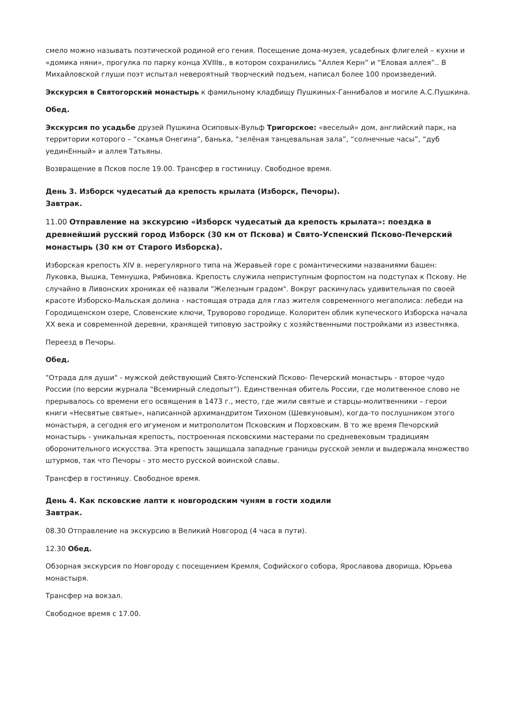смело можно называть поэтической родиной его гения. Посещение дома-музея, усадебных флигелей – кухни и «домика няни», прогулка по парку конца XVIIIв., в котором сохранились “Аллея Керн” и “Еловая аллея”.. В Михайловской глуши поэт испытал невероятный творческий подъем, написал более 100 произведений.
Экскурсия в Святогорский монастырь к фамильному кладбищу Пушкиных-Ганнибалов и могиле А.С.Пушкина.
Обед.
Экскурсия по усадьбе друзей Пушкина Осиповых-Вульф Тригорское: «веселый» дом, английский парк, на территории которого – “скамья Онегина”, банька, “зелёная танцевальная зала”, “солнечные часы”, “дуб уединЕнный» и аллея Татьяны.
Возвращение в Псков после 19.00. Трансфер в гостиницу. Свободное время.
День 3. Изборск чудесатый да крепость крылата (Изборск, Печоры).
Завтрак.
11.00 Отправление на экскурсию «Изборск чудесатый да крепость крылата»: поездка в древнейший русский город Изборск (30 км от Пскова) и Свято-Успенский Псково-Печерский монастырь (30 км от Старого Изборска).
Изборская крепость XIV в. нерегулярного типа на Жеравьей горе с романтическими названиями башен: Луковка, Вышка, Темнушка, Рябиновка. Крепость служила неприступным форпостом на подступах к Пскову. Не случайно в Ливонских хрониках её назвали "Железным градом". Вокруг раскинулась удивительная по своей красоте Изборско-Мальская долина - настоящая отрада для глаз жителя современного мегаполиса: лебеди на Городищенском озере, Словенские ключи, Труворово городище. Колоритен облик купеческого Изборска начала XX века и современной деревни, хранящей типовую застройку с хозяйственными постройками из известняка.
Переезд в Печоры.
Обед.
"Отрада для души" - мужской действующий Свято-Успенский Псково- Печерский монастырь - второе чудо России (по версии журнала "Всемирный следопыт"). Единственная обитель России, где молитвенное слово не прерывалось со времени его освящения в 1473 г., место, где жили святые и старцы-молитвенники – герои книги «Несвятые святые», написанной архимандритом Тихоном (Шевкуновым), когда-то послушником этого монастыря, а сегодня его игуменом и митрополитом Псковским и Порховским. В то же время Печорский монастырь - уникальная крепость, построенная псковскими мастерами по средневековым традициям оборонительного искусства. Эта крепость защищала западные границы русской земли и выдержала множество штурмов, так что Печоры - это место русской воинской славы.
Трансфер в гостиницу. Свободное время.
День 4. Как псковские лапти к новгородским чуням в гости ходили
Завтрак.
08.30 Отправление на экскурсию в Великий Новгород (4 часа в пути).
12.30 Обед.
Обзорная экскурсия по Новгороду с посещением Кремля, Софийского собора, Ярославова дворища, Юрьева монастыря.
Трансфер на вокзал.
Свободное время с 17.00.